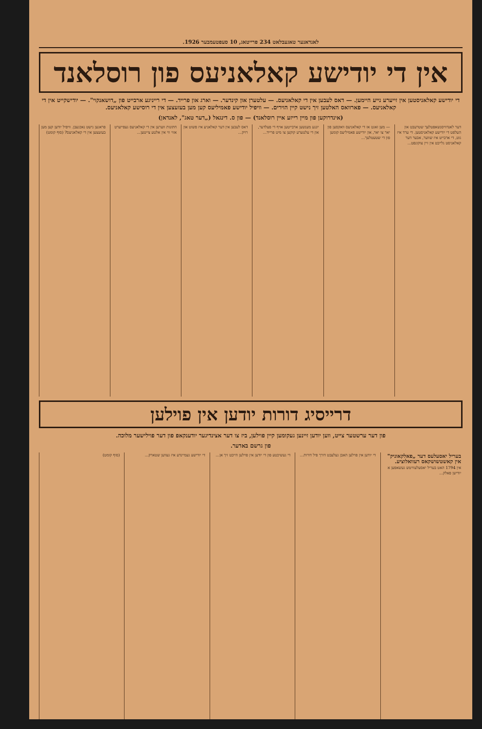לאנדאנער טאגעבלאט 234 פרייטאג, 10 סעפטעמבער 1926.
אין די יודישע קאלאניעס פון רוסלאנד
די יודישע קאלאניסטען אין זייערע נייע היימען. — דאס לעבען אין די קאלאניעס. — עלטערן און קינדער. — וארג און פרייד. — די רייניגע ארבייט פון „דושאנקוי". — יודישקייט אין די קאלאניעס. — פארוואס האלטען זיך נישט קיין הוירים. — וויפיל יודישע פאמיליעס קען מען בעזעצען אין די רוסישע קאלאניעס.
(אינדרוקען פון מיין רייזע איין רוסלאנד) — פון ס. דינגאל („דער טאג", לאנדאן)
דער לאנדוויסנשאפטלעך שטרעבט און העלפט די יודישע קאלאניסטען. די ערד איז גוט, די ארבייט איז שווער, אבער דער קאלאניסט גלייבט אין זיין צוקונפט...
— מען זאגט אז די קאלאניעס וואקסען פון יאר צו יאר, און יודישע פאמיליעס קומען פון די שטעטלעך...
יונגע מענשען ארבייטען אויף די פעלדער, און די עלטערע קוקען צו מיט פרייד...
דאס לעבען אין דער קאלאניע איז פשוט און רויק...
חתונות ווערען אין די קאלאניעס געפייערט אזוי ווי אין אלטע צייטען...
פראגען נישט נאכגעבן. וויפיל יודען קען מען בעזעצען אין די קאלאניעס? (סוף קומט)
דרייסיג דורות יודען אין פוילען
פון דער ערשטער צייט, ווען יודען זיינען געקומען קיין פוילען, ביז צו דער אצינדיגער יודענקאפ פון דער פוילישער מלוכה.
פון גרשם באדער.
בעריל יאסעלעס דער „פאלקאוניק" אין קאשטשושקאס רעוואלוציע.
אין 1794 האט בעריל יאסעלעוויטש געשאפען א יודישן פאלק...
די יודען אין פוילען האבן געלעבט דורך פיל דורות...
די געשיכטע פון די יודען אין פוילען הייבט זיך אן...
די יודישע געמיינדע איז געווען שטארק...
(סוף קומט)